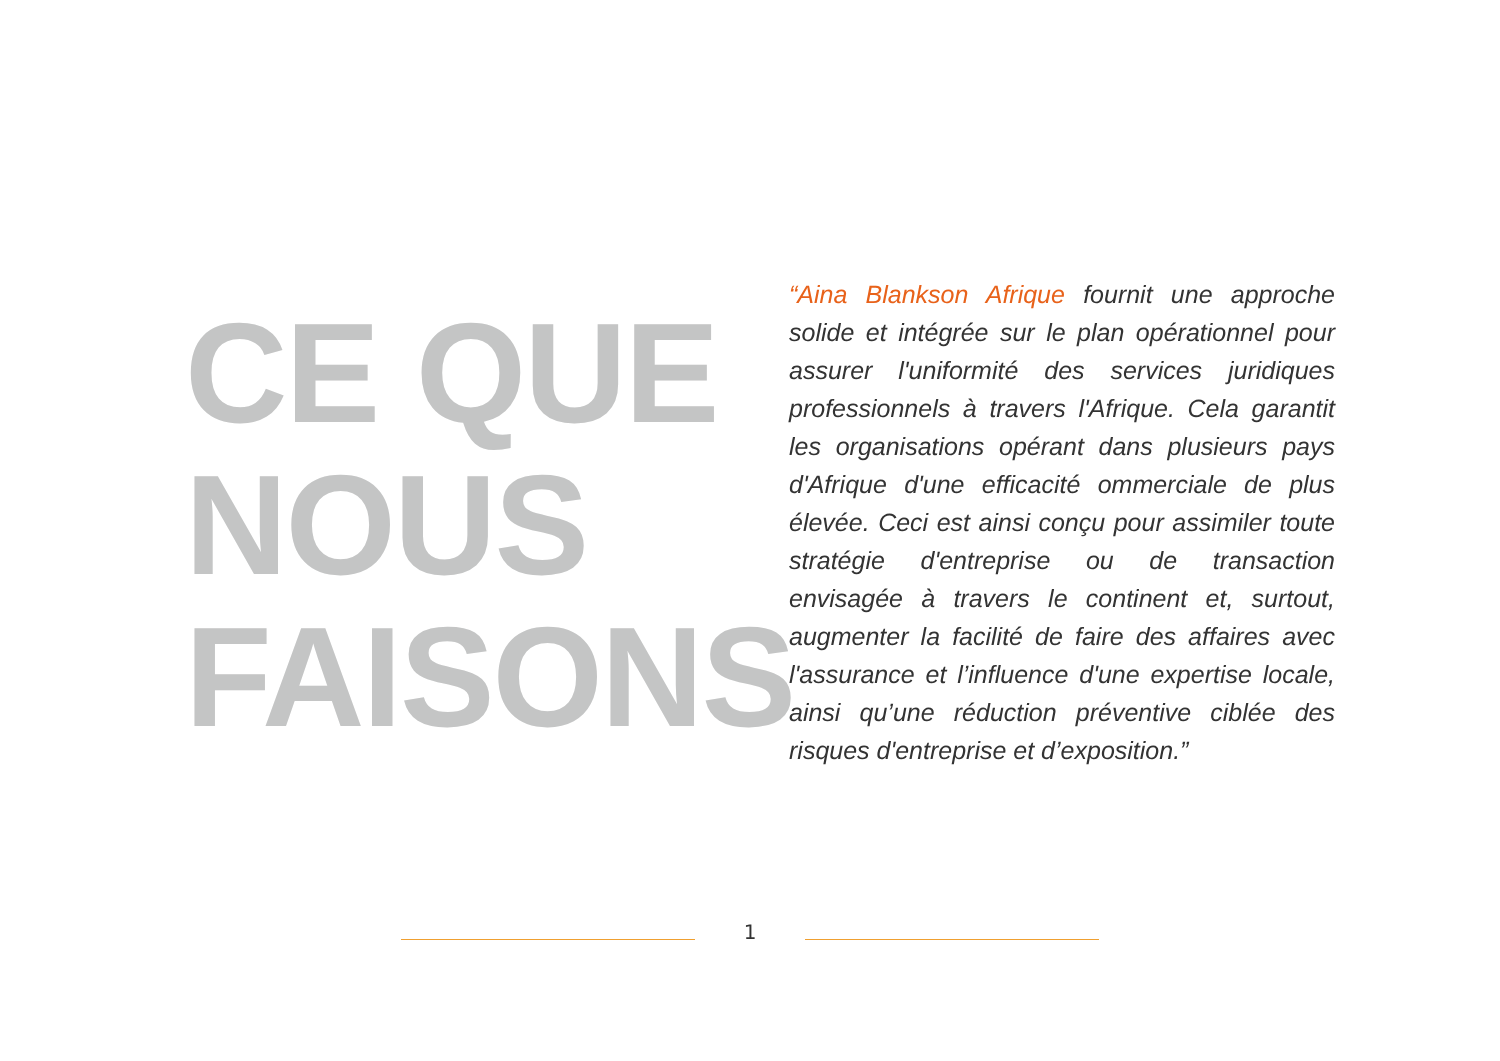CE QUE
NOUS
FAISONS
“Aina Blankson Afrique fournit une approche solide et intégrée sur le plan opérationnel pour assurer l'uniformité des services juridiques professionnels à travers l'Afrique. Cela garantit les organisations opérant dans plusieurs pays d'Afrique d'une efficacité ommerciale de plus élevée. Ceci est ainsi conçu pour assimiler toute stratégie d'entreprise ou de transaction envisagée à travers le continent et, surtout, augmenter la facilité de faire des affaires avec l'assurance et l’influence d'une expertise locale, ainsi qu’une réduction préventive ciblée des risques d'entreprise et d’exposition.”
1